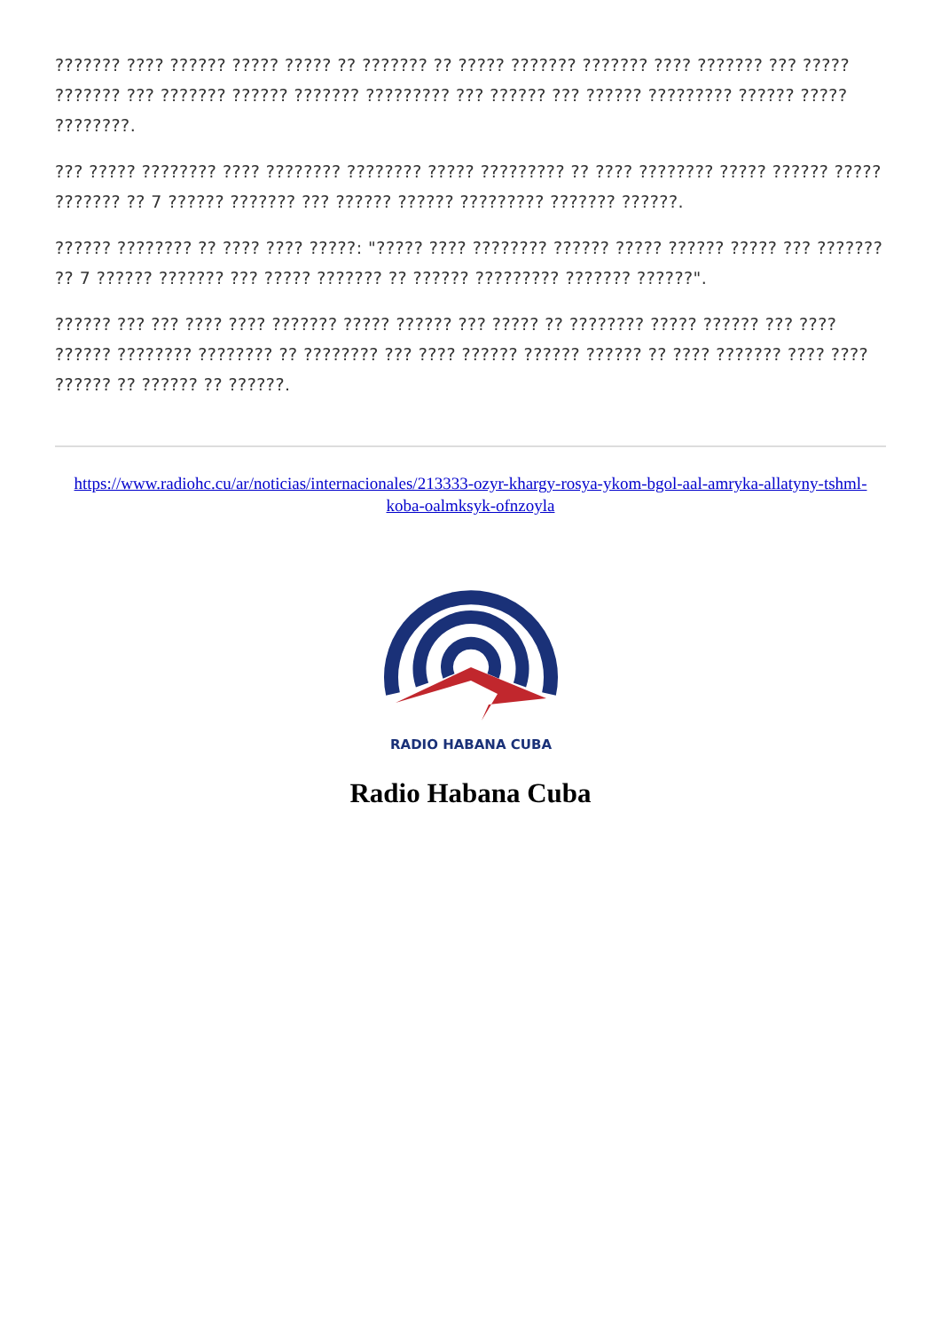??????? ???? ?????? ????? ????? ?? ??????? ?? ????? ??????? ??????? ???? ??????? ??? ????? ??????? ??? ??????? ?????? ??????? ????????? ??? ?????? ??? ?????? ????????? ?????? ????? ????????.
??? ????? ???????? ???? ???????? ???????? ????? ????????? ?? ???? ???????? ????? ?????? ????? ??????? ?? 7 ?????? ??????? ??? ?????? ?????? ????????? ??????? ??????.
?????? ???????? ?? ???? ???? ?????: "????? ???? ???????? ?????? ????? ?????? ????? ??? ??????? ?? 7 ?????? ??????? ??? ????? ??????? ?? ?????? ????????? ??????? ??????".
?????? ??? ??? ???? ???? ??????? ????? ?????? ??? ????? ?? ???????? ????? ?????? ??? ???? ?????? ???????? ???????? ?? ???????? ??? ???? ?????? ?????? ?????? ?? ???? ??????? ???? ???? ?????? ?? ?????? ?? ??????.
https://www.radiohc.cu/ar/noticias/internacionales/213333-ozyr-khargy-rosya-ykom-bgol-aal-amryka-allatyny-tshml-koba-oalmksyk-ofnzoyla
RADIO HABANA CUBA
Radio Habana Cuba